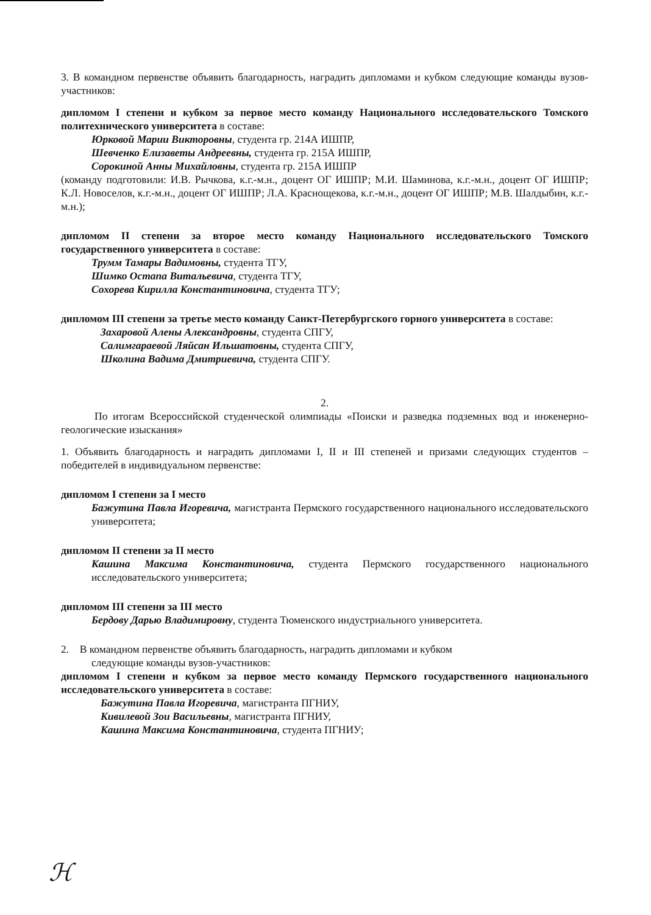3. В командном первенстве объявить благодарность, наградить дипломами и кубком следующие команды вузов-участников:
дипломом I степени и кубком за первое место команду Национального исследовательского Томского политехнического университета в составе:
Юрковой Марии Викторовны, студента гр. 214А ИШПР,
Шевченко Елизаветы Андреевны, студента гр. 215А ИШПР,
Сорокиной Анны Михайловны, студента гр. 215А ИШПР
(команду подготовили: И.В. Рычкова, к.г.-м.н., доцент ОГ ИШПР; М.И. Шаминова, к.г.-м.н., доцент ОГ ИШПР; К.Л. Новоселов, к.г.-м.н., доцент ОГ ИШПР; Л.А. Краснощекова, к.г.-м.н., доцент ОГ ИШПР; М.В. Шалдыбин, к.г.-м.н.);
дипломом II степени за второе место команду Национального исследовательского Томского государственного университета в составе:
Трумм Тамары Вадимовны, студента ТГУ,
Шимко Остапа Витальевича, студента ТГУ,
Сохорева Кирилла Константиновича, студента ТГУ;
дипломом III степени за третье место команду Санкт-Петербургского горного университета в составе:
Захаровой Алены Александровны, студента СПГУ,
Салимгараевой Ляйсан Ильшатовны, студента СПГУ,
Школина Вадима Дмитриевича, студента СПГУ.
2.
По итогам Всероссийской студенческой олимпиады «Поиски и разведка подземных вод и инженерно-геологические изыскания»
1. Объявить благодарность и наградить дипломами I, II и III степеней и призами следующих студентов – победителей в индивидуальном первенстве:
дипломом I степени за I место
Бажутина Павла Игоревича, магистранта Пермского государственного национального исследовательского университета;
дипломом II степени за II место
Кашина Максима Константиновича, студента Пермского государственного национального исследовательского университета;
дипломом III степени за III место
Бердову Дарью Владимировну, студента Тюменского индустриального университета.
2. В командном первенстве объявить благодарность, наградить дипломами и кубком
следующие команды вузов-участников:
дипломом I степени и кубком за первое место команду Пермского государственного национального исследовательского университета в составе:
Бажутина Павла Игоревича, магистранта ПГНИУ,
Кивилевой Зои Васильевны, магистранта ПГНИУ,
Кашина Максима Константиновича, студента ПГНИУ;
ℋ